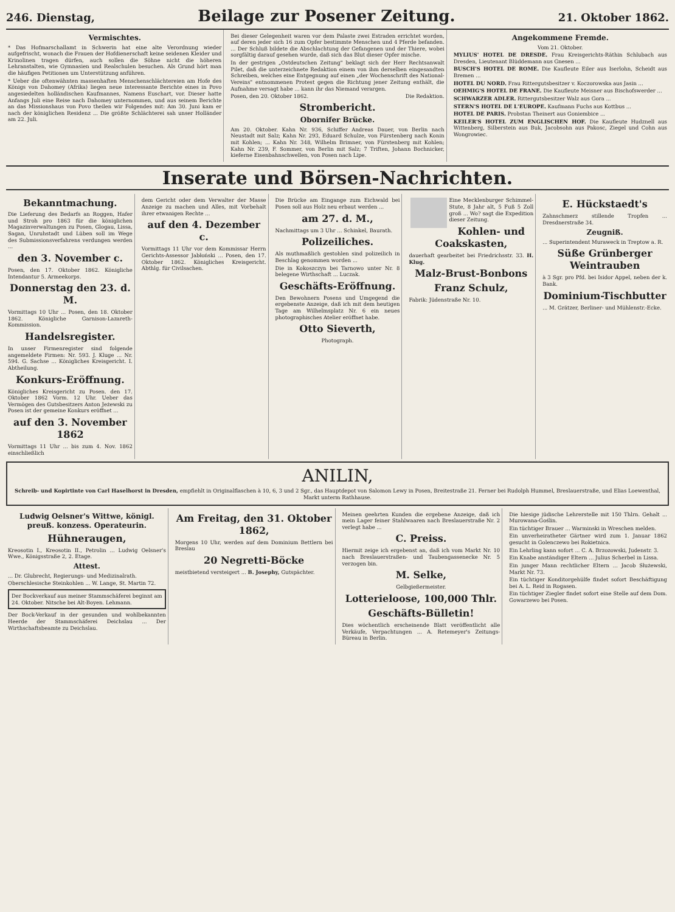246. Dienstag, Beilage zur Posener Zeitung. 21. Oktober 1862.
Vermischtes.
* Das Hofmarschallamt in Schwerin hat eine alte Verordnung wieder aufgefrischt, wonach die Frauen der Hofdienerschaft keine seidenen Kleider und Krinolinen tragen dürfen, auch sollen die Söhne nicht die höheren Lehranstalten, wie Gymnasien und Realschulen besuchen. Als Grund hört man die häufigen Petitionen um Unterstützung anführen.
* Ueber die oftenwähnten massenhaften Menschenschlächtereien am Hofe des Königs von Dahomey (Afrika) liegen neue interessante Berichte eines in Povo angesiedelten holländischen Kaufmannes, Namens Euschart, vor. Dieser hatte Anfangs Juli eine Reise nach Dahomey unternommen, und aus seinem Berichte an das Missionshaus von Povo theilen wir Folgendes mit: Am 30. Juni kam er nach der königlichen Residenz ... Die größte Schlächterei sah unser Holländer am 22. Juli.
Bei dieser Gelegenheit waren vor dem Palaste zwei Estraden errichtet worden, auf deren jeder sich 16 zum Opfer bestimmte Menschen und 4 Pferde befanden. ... Der Schluß bildete die Abschlachtung der Gefangenen und der Thiere, wobei sorgfältig darauf gesehen wurde, daß sich das Blut dieser Opfer mische.
In der gestrigen „Ostdeutschen Zeitung" beklagt sich der Herr Rechtsanwalt Pilet, daß die unterzeichnete Redaktion einem von ihm derselben eingesandten Schreiben, welches eine Entgegnung auf einen „der Wochenschrift des National-Vereins" entnommenen Protest gegen die Richtung jener Zeitung enthält, die Aufnahme versagt habe ... kann ihr das Niemand verargen.
Posen, den 20. Oktober 1862. Die Redaktion.
Strombericht.
Obornifer Brücke.
Am 20. Oktober. Kahn Nr. 936, Schiffer Andreas Dauer, von Berlin nach Neustadt mit Salz; Kahn Nr. 293, Eduard Schulze, von Fürstenberg nach Konin mit Kohlen; ... Kahn Nr. 348, Wilhelm Brimner, von Fürstenberg mit Kohlen; Kahn Nr. 239, F. Sommer, von Berlin mit Salz; 7 Triften, Johann Bochnicker, kieferne Eisenbahnschwellen, von Posen nach Lipe.
Angekommene Fremde.
Vom 21. Oktober.
MYLIUS' HOTEL DE DRESDE. Frau Kreisgerichts-Räthin Schlubach aus Dresden, Lieutenant Blüddemann aus Gnesen ...
BUSCH'S HOTEL DE ROME. Die Kaufleute Eiler aus Iserlohn, Scheidt aus Bremen ...
HOTEL DU NORD. Frau Rittergutsbesitzer v. Koczorowska aus Jasin ...
OEHMIG'S HOTEL DE FRANE. Die Kaufleute Meisner aus Bischofswerder ...
SCHWARZER ADLER. Rittergutsbesitzer Walz aus Gora ...
STERN'S HOTEL DE L'EUROPE. Kaufmann Fuchs aus Kottbus ...
HOTEL DE PARIS. Probstan Theinert aus Goniembice ...
KEILER'S HOTEL ZUM ENGLISCHEN HOF. Die Kaufleute Hudznell aus Wittenberg, Silberstein aus Buk, Jacobsohn aus Pakosc, Ziegel und Cohn aus Wongrowiec.
Inserate und Börsen-Nachrichten.
Bekanntmachung.
Die Lieferung des Bedarfs an Roggen, Hafer und Stroh pro 1863 für die königlichen Magazinverwaltungen zu Posen, Glogau, Lissa, Sagan, Unruhstadt und Lüben soll im Wege des Submissionsverfahrens verdungen werden ...
den 3. November c.
Posen, den 17. Oktober 1862. Königliche Intendantur 5. Armeekorps.
Donnerstag den 23. d. M.
Vormittags 10 Uhr ... Posen, den 18. Oktober 1862. Königliche Garnison-Lazareth-Kommission.
Handelsregister.
In unser Firmenregister sind folgende angemeldete Firmen: Nr. 593. J. Kluge ... Nr. 594. G. Sachse ... Königliches Kreisgericht. I. Abtheilung.
Konkurs-Eröffnung.
Königliches Kreisgericht zu Posen. den 17. Oktober 1862 Vorm. 12 Uhr. Ueber das Vermögen des Gutsbesitzers Anton Jeżewski zu Posen ist der gemeine Konkurs eröffnet ...
auf den 3. November 1862
Vormittags 11 Uhr ... bis zum 4. Nov. 1862 einschließlich
dem Gericht oder dem Verwalter der Masse Anzeige zu machen und Alles, mit Vorbehalt ihrer etwanigen Rechte ...
auf den 4. Dezember c.
Vormittags 11 Uhr vor dem Kommissar Herrn Gerichts-Assessor Jabłoński ... Posen, den 17. Oktober 1862. Königliches Kreisgericht. Abthlg. für Civilsachen.
Die Brücke am Eingange zum Eichwald bei Posen soll aus Holz neu erbaut werden ...
am 27. d. M.,
Nachmittags um 3 Uhr ... Schinkel, Baurath.
Polizeiliches.
Als muthmaßlich gestohlen sind polizeilich in Beschlag genommen worden ...
Die in Kokoszczyn bei Tarnowo unter Nr. 8 belegene Wirthschaft ... Luczak.
Geschäfts-Eröffnung.
Den Bewohnern Posens und Umgegend die ergebenste Anzeige, daß ich mit dem heutigen Tage am Wilhelmsplatz Nr. 6 ein neues photographisches Atelier eröffnet habe.
Otto Sieverth,
Photograph.
Eine Mecklenburger Schimmel-Stute, 8 Jahr alt, 5 Fuß 5 Zoll groß ... Wo? sagt die Expedition dieser Zeitung.
Kohlen- und Coakskasten,
dauerhaft gearbeitet bei Friedrichsstr. 33. H. Klug.
Malz-Brust-Bonbons
Franz Schulz,
Fabrik: Jüdenstraße Nr. 10.
E. Hückstaedt's
Zahnschmerz stillende Tropfen ... Dresdnerstraße 34.
Zeugniß.
... Superintendent Muraweck in Treptow a. R.
Süße Grünberger Weintrauben
à 3 Sgr. pro Pfd. bei Isidor Appel, neben der k. Bank.
Dominium-Tischbutter
... M. Grätzer, Berliner- und Mühlenstr.-Ecke.
ANILIN,
Schreib- und Kopirtinte von Carl Haselhorst in Dresden, empfiehlt in Originalflaschen à 10, 6, 3 und 2 Sgr., das Hauptdepot von Salomon Lewy in Posen, Breitestraße 21. Ferner bei Rudolph Hummel, Breslauerstraße, und Elias Loewenthal, Markt unterm Rathhause.
Ludwig Oelsner's Wittwe, königl. preuß. konzess. Operateurin.
Hühneraugen,
Kreosotin I., Kreosotin II., Petrolin ... Ludwig Oelsner's Wwe., Königsstraße 2, 2. Etage.
Attest.
... Dr. Glubrecht, Regierungs- und Medizinalrath.
Oberschlesische Steinkohlen ... W. Lange, St. Martin 72.
Der Bockverkauf aus meiner Stammschäferei beginnt am 24. Oktober. Nitsche bei Alt-Boyen. Lehmann.
Der Bock-Verkauf in der gesunden und wohlbekannten Heerde der Stammschäferei Deichslau ... Der Wirthschaftsbeamte zu Deichslau.
Am Freitag, den 31. Oktober 1862,
Morgens 10 Uhr, werden auf dem Dominium Bettlern bei Breslau
20 Negretti-Böcke
meistbietend versteigert ... B. Josephy, Gutspächter.
Meinen geehrten Kunden die ergebene Anzeige, daß ich mein Lager feiner Stahlwaaren nach Breslauerstraße Nr. 2 verlegt habe ...
C. Preiss.
Hiermit zeige ich ergebenst an, daß ich vom Markt Nr. 10 nach Breslauerstraßen- und Taubengassenecke Nr. 5 verzogen bin.
M. Selke,
Gelbgießermeister.
Lotterieloose, 100,000 Thlr.
Geschäfts-Bülletin!
Dies wöchentlich erscheinende Blatt veröffentlicht alle Verkäufe, Verpachtungen ... A. Retemeyer's Zeitungs-Büreau in Berlin.
Die hiesige jüdische Lehrerstelle mit 150 Thlrn. Gehalt ... Murowana-Goślin.
Ein tüchtiger Brauer ... Warminski in Wreschen melden.
Ein unverheiratheter Gärtner wird zum 1. Januar 1862 gesucht in Golenczewo bei Rokietnica.
Ein Lehrling kann sofort ... C. A. Brzozowski, Judenstr. 3.
Ein Knabe anständiger Eltern ... Julius Scherbel in Lissa.
Ein junger Mann rechtlicher Eltern ... Jacob Służewski, Markt Nr. 73.
Ein tüchtiger Konditorgehülfe findet sofort Beschäftigung bei A. L. Reid in Rogasen.
Ein tüchtiger Ziegler findet sofort eine Stelle auf dem Dom. Gowarzewo bei Posen.